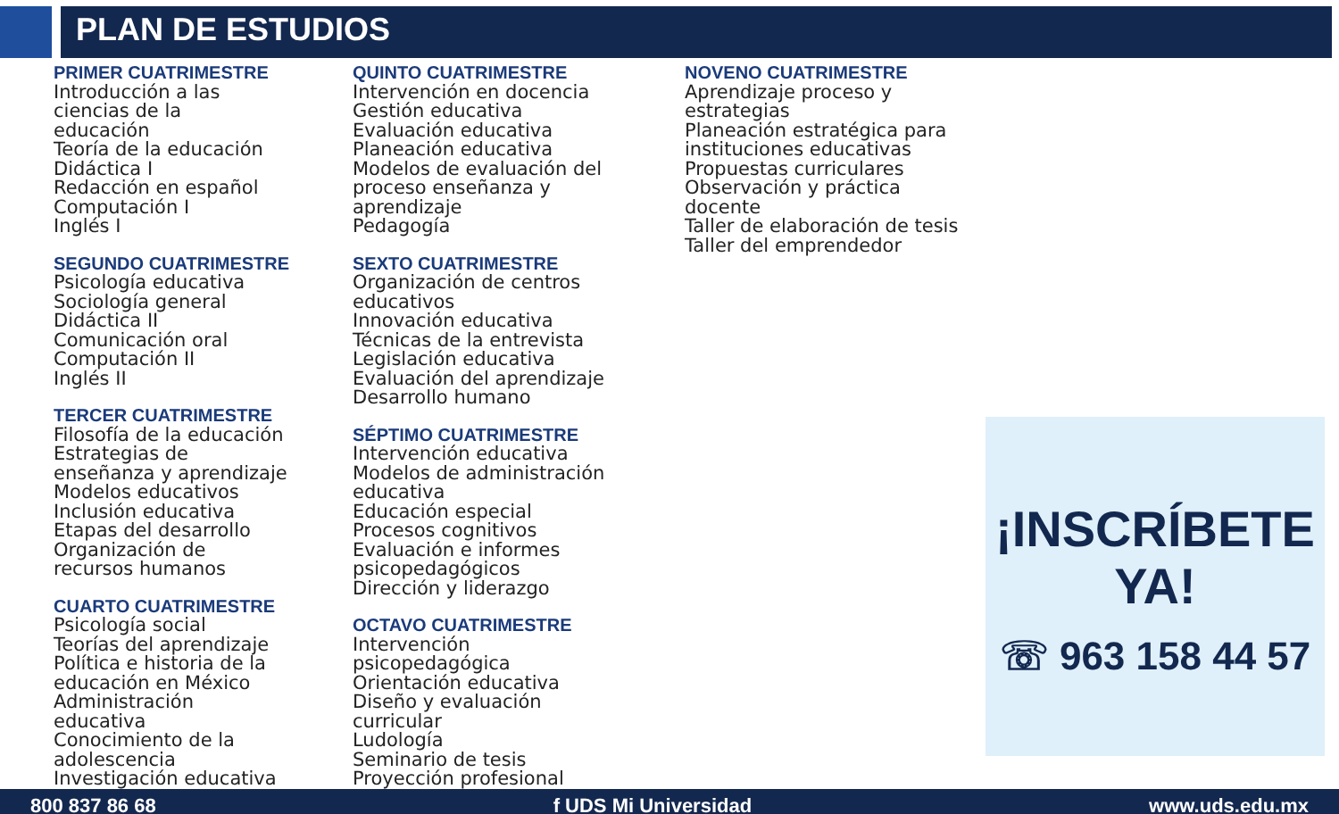PLAN DE ESTUDIOS
PRIMER CUATRIMESTRE
Introducción a las
ciencias de la
educación
Teoría de la educación
Didáctica I
Redacción en español
Computación I
Inglés I
SEGUNDO CUATRIMESTRE
Psicología educativa
Sociología general
Didáctica II
Comunicación oral
Computación II
Inglés II
TERCER CUATRIMESTRE
Filosofía de la educación
Estrategias de
enseñanza y aprendizaje
Modelos educativos
Inclusión educativa
Etapas del desarrollo
Organización de
recursos humanos
CUARTO CUATRIMESTRE
Psicología social
Teorías del aprendizaje
Política e historia de la
educación en México
Administración
educativa
Conocimiento de la
adolescencia
Investigación educativa
QUINTO CUATRIMESTRE
Intervención en docencia
Gestión educativa
Evaluación educativa
Planeación educativa
Modelos de evaluación del
proceso enseñanza y
aprendizaje
Pedagogía
SEXTO CUATRIMESTRE
Organización de centros
educativos
Innovación educativa
Técnicas de la entrevista
Legislación educativa
Evaluación del aprendizaje
Desarrollo humano
SÉPTIMO CUATRIMESTRE
Intervención educativa
Modelos de administración
educativa
Educación especial
Procesos cognitivos
Evaluación e informes
psicopedagógicos
Dirección y liderazgo
OCTAVO CUATRIMESTRE
Intervención
psicopedagógica
Orientación educativa
Diseño y evaluación
curricular
Ludología
Seminario de tesis
Proyección profesional
NOVENO CUATRIMESTRE
Aprendizaje proceso y
estrategias
Planeación estratégica para
instituciones educativas
Propuestas curriculares
Observación y práctica
docente
Taller de elaboración de tesis
Taller del emprendedor
¡INSCRÍBETE
YA!
☏ 963 158 44 57
800 837 86 68 f UDS Mi Universidad www.uds.edu.mx